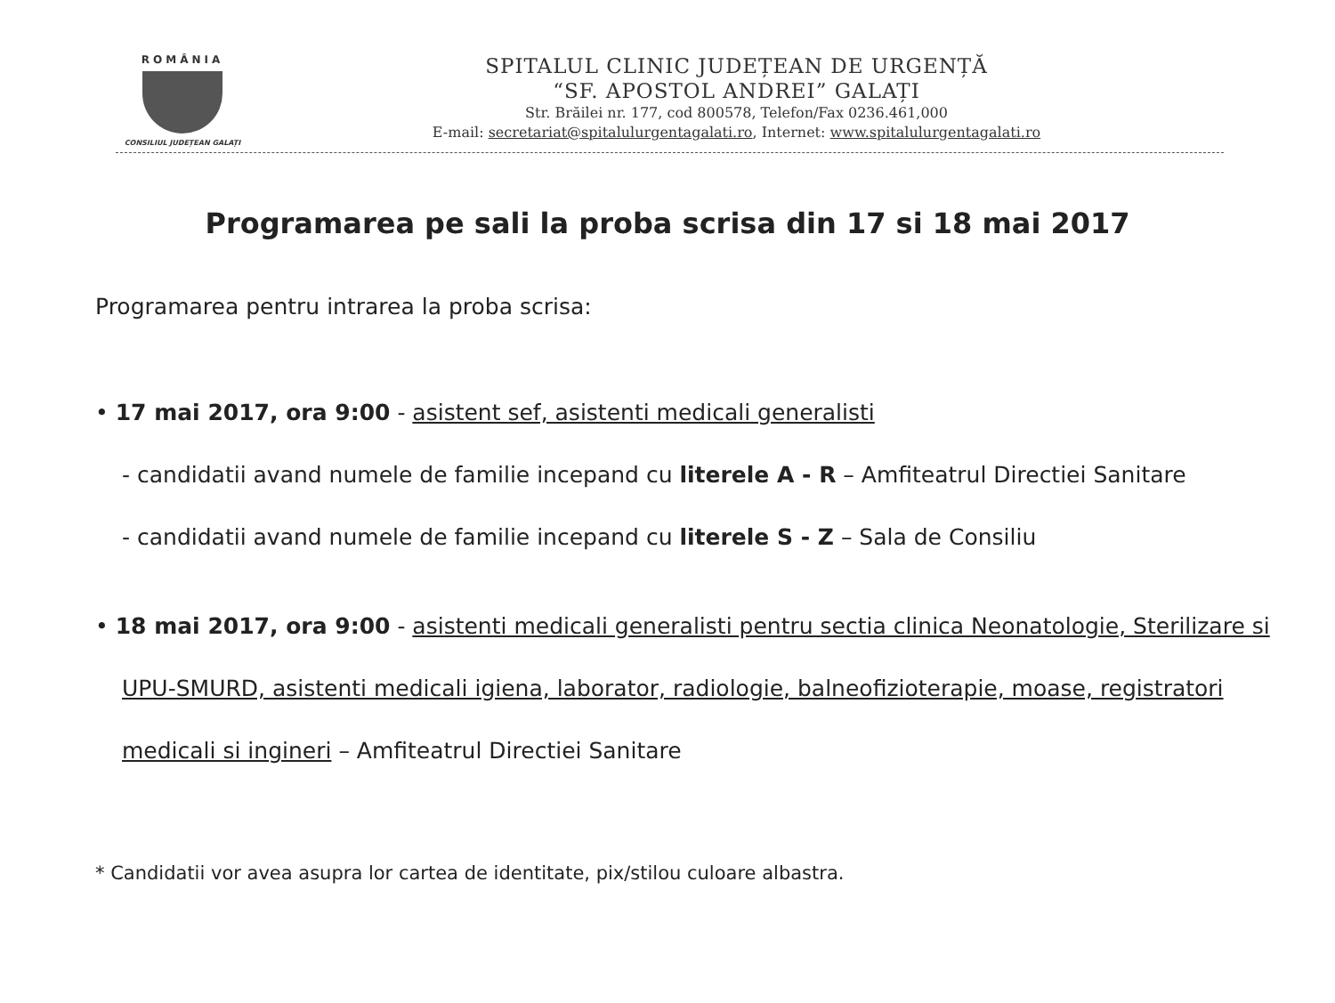ROMÂNIA
CONSILIUL JUDEȚEAN GALAȚI
SPITALUL CLINIC JUDEȚEAN DE URGENȚĂ
“SF. APOSTOL ANDREI” GALAȚI
Str. Brăilei nr. 177, cod 800578, Telefon/Fax 0236.461,000
E-mail: secretariat@spitalulurgentagalati.ro, Internet: www.spitalulurgentagalati.ro
Programarea pe sali la proba scrisa din 17 si 18 mai 2017
Programarea pentru intrarea la proba scrisa:
• 17 mai 2017, ora 9:00 - asistent sef, asistenti medicali generalisti
- candidatii avand numele de familie incepand cu literele A - R – Amfiteatrul Directiei Sanitare
- candidatii avand numele de familie incepand cu literele S - Z – Sala de Consiliu
• 18 mai 2017, ora 9:00 - asistenti medicali generalisti pentru sectia clinica Neonatologie, Sterilizare si UPU-SMURD, asistenti medicali igiena, laborator, radiologie, balneofizioterapie, moase, registratori medicali si ingineri – Amfiteatrul Directiei Sanitare
* Candidatii vor avea asupra lor cartea de identitate, pix/stilou culoare albastra.